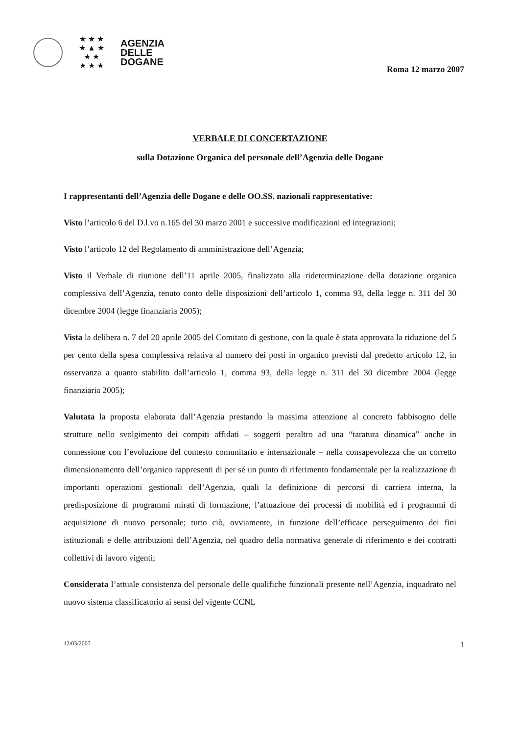★ ★ ★
★ ▲ ★
★ ★
★ ★ ★
AGENZIA
DELLE
DOGANE
Roma 12 marzo 2007
VERBALE DI CONCERTAZIONE
sulla Dotazione Organica del personale dell’Agenzia delle Dogane
I rappresentanti dell’Agenzia delle Dogane e delle OO.SS. nazionali rappresentative:
Visto l’articolo 6 del D.l.vo n.165 del 30 marzo 2001 e successive modificazioni ed integrazioni;
Visto l’articolo 12 del Regolamento di amministrazione dell’Agenzia;
Visto il Verbale di riunione dell’11 aprile 2005, finalizzato alla rideterminazione della dotazione organica complessiva dell’Agenzia, tenuto conto delle disposizioni dell’articolo 1, comma 93, della legge n. 311 del 30 dicembre 2004 (legge finanziaria 2005);
Vista la delibera n. 7 del 20 aprile 2005 del Comitato di gestione, con la quale è stata approvata la riduzione del 5 per cento della spesa complessiva relativa al numero dei posti in organico previsti dal predetto articolo 12, in osservanza a quanto stabilito dall’articolo 1, comma 93, della legge n. 311 del 30 dicembre 2004 (legge finanziaria 2005);
Valutata la proposta elaborata dall’Agenzia prestando la massima attenzione al concreto fabbisogno delle strutture nello svolgimento dei compiti affidati – soggetti peraltro ad una “taratura dinamica” anche in connessione con l’evoluzione del contesto comunitario e internazionale – nella consapevolezza che un corretto dimensionamento dell’organico rappresenti di per sé un punto di riferimento fondamentale per la realizzazione di importanti operazioni gestionali dell’Agenzia, quali la definizione di percorsi di carriera interna, la predisposizione di programmi mirati di formazione, l’attuazione dei processi di mobilità ed i programmi di acquisizione di nuovo personale; tutto ciò, ovviamente, in funzione dell’efficace perseguimento dei fini istituzionali e delle attribuzioni dell’Agenzia, nel quadro della normativa generale di riferimento e dei contratti collettivi di lavoro vigenti;
Considerata l’attuale consistenza del personale delle qualifiche funzionali presente nell’Agenzia, inquadrato nel nuovo sistema classificatorio ai sensi del vigente CCNL
12/03/2007 1